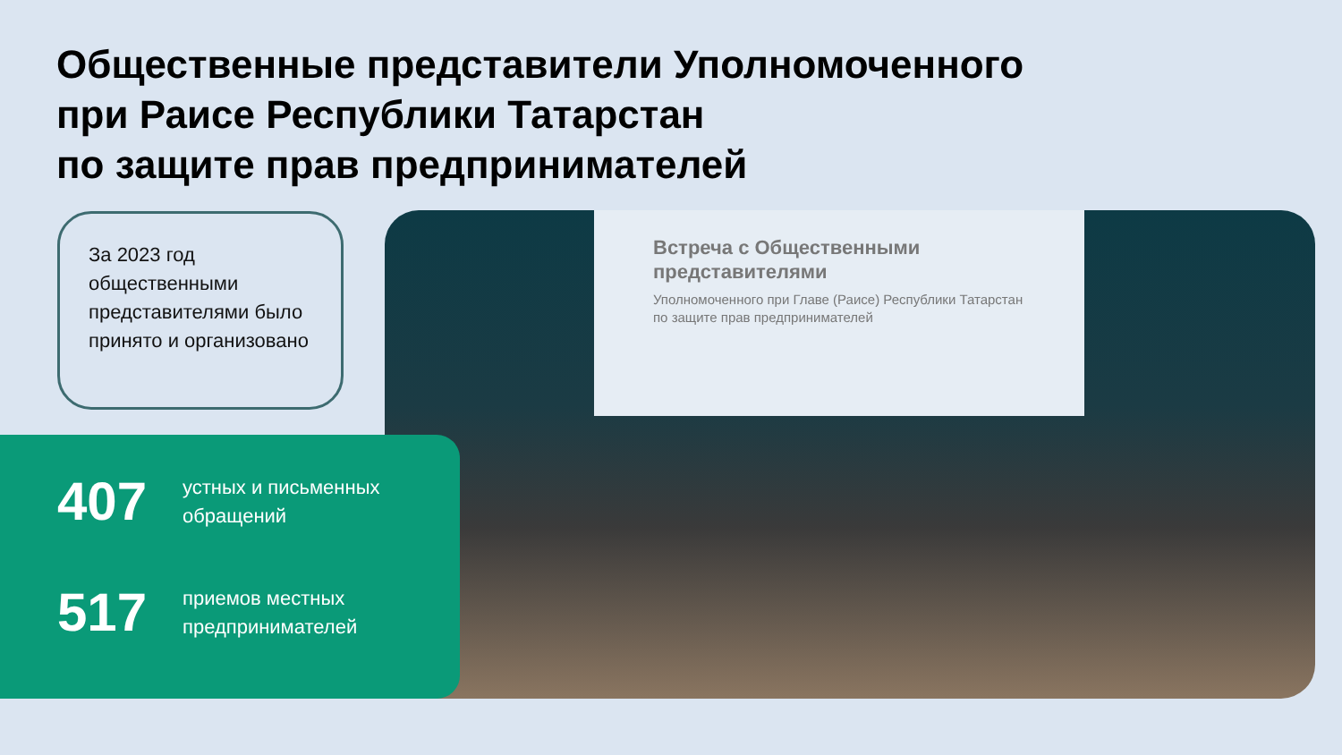Общественные представители Уполномоченного
при Раисе Республики Татарстан
по защите прав предпринимателей
За 2023 год общественными представителями было принято и организовано
Встреча с Общественными представителями
Уполномоченного при Главе (Раисе) Республики Татарстан по защите прав предпринимателей
407
устных и письменных
обращений
517
приемов местных
предпринимателей